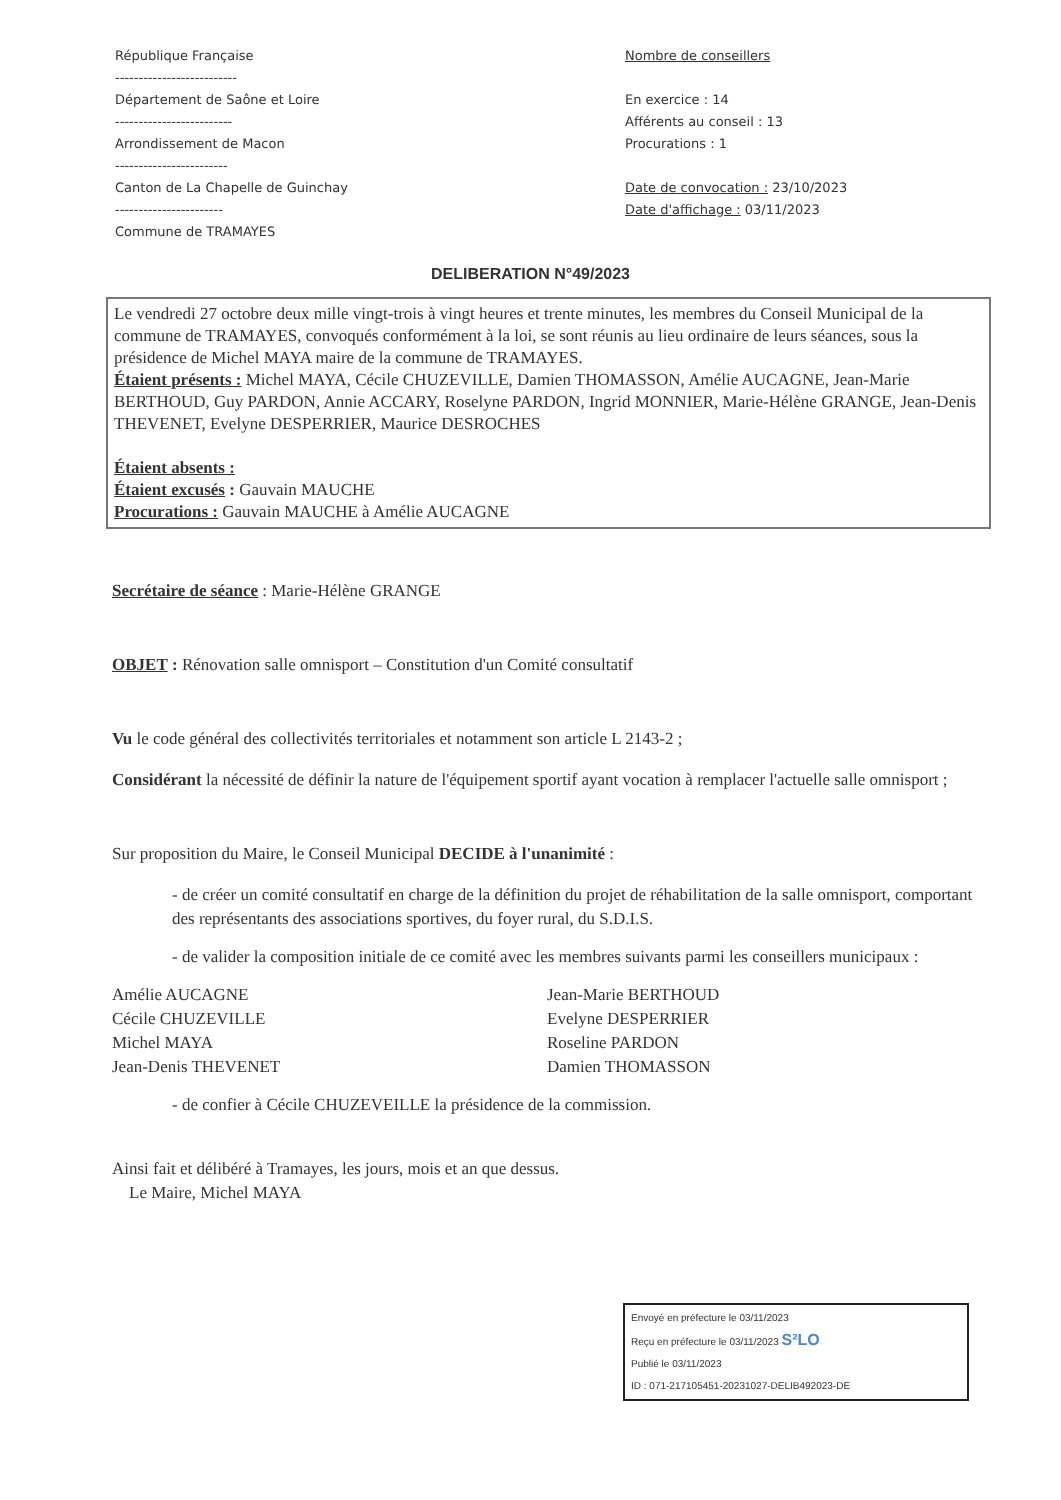République Française
--------------------------
Département de Saône et Loire
-------------------------
Arrondissement de Macon
------------------------
Canton de La Chapelle de Guinchay
-----------------------
Commune de TRAMAYES
Nombre de conseillers
En exercice : 14
Afférents au conseil : 13
Procurations : 1
Date de convocation : 23/10/2023
Date d'affichage : 03/11/2023
DELIBERATION N°49/2023
Le vendredi 27 octobre deux mille vingt-trois à vingt heures et trente minutes, les membres du Conseil Municipal de la commune de TRAMAYES, convoqués conformément à la loi, se sont réunis au lieu ordinaire de leurs séances, sous la présidence de Michel MAYA maire de la commune de TRAMAYES.
Étaient présents : Michel MAYA, Cécile CHUZEVILLE, Damien THOMASSON, Amélie AUCAGNE, Jean-Marie BERTHOUD, Guy PARDON, Annie ACCARY, Roselyne PARDON, Ingrid MONNIER, Marie-Hélène GRANGE, Jean-Denis THEVENET, Evelyne DESPERRIER, Maurice DESROCHES
Étaient absents :
Étaient excusés : Gauvain MAUCHE
Procurations : Gauvain MAUCHE à Amélie AUCAGNE
Secrétaire de séance : Marie-Hélène GRANGE
OBJET : Rénovation salle omnisport – Constitution d'un Comité consultatif
Vu le code général des collectivités territoriales et notamment son article L 2143-2 ;
Considérant la nécessité de définir la nature de l'équipement sportif ayant vocation à remplacer l'actuelle salle omnisport ;
Sur proposition du Maire, le Conseil Municipal DECIDE à l'unanimité :
- de créer un comité consultatif en charge de la définition du projet de réhabilitation de la salle omnisport, comportant des représentants des associations sportives, du foyer rural, du S.D.I.S.
- de valider la composition initiale de ce comité avec les membres suivants parmi les conseillers municipaux :
Amélie AUCAGNE
Cécile CHUZEVILLE
Michel MAYA
Jean-Denis THEVENET
Jean-Marie BERTHOUD
Evelyne DESPERRIER
Roseline PARDON
Damien THOMASSON
- de confier à Cécile CHUZEVEILLE la présidence de la commission.
Ainsi fait et délibéré à Tramayes, les jours, mois et an que dessus.
Le Maire, Michel MAYA
Envoyé en préfecture le 03/11/2023
Reçu en préfecture le 03/11/2023 S²LO
Publié le 03/11/2023
ID : 071-217105451-20231027-DELIB492023-DE